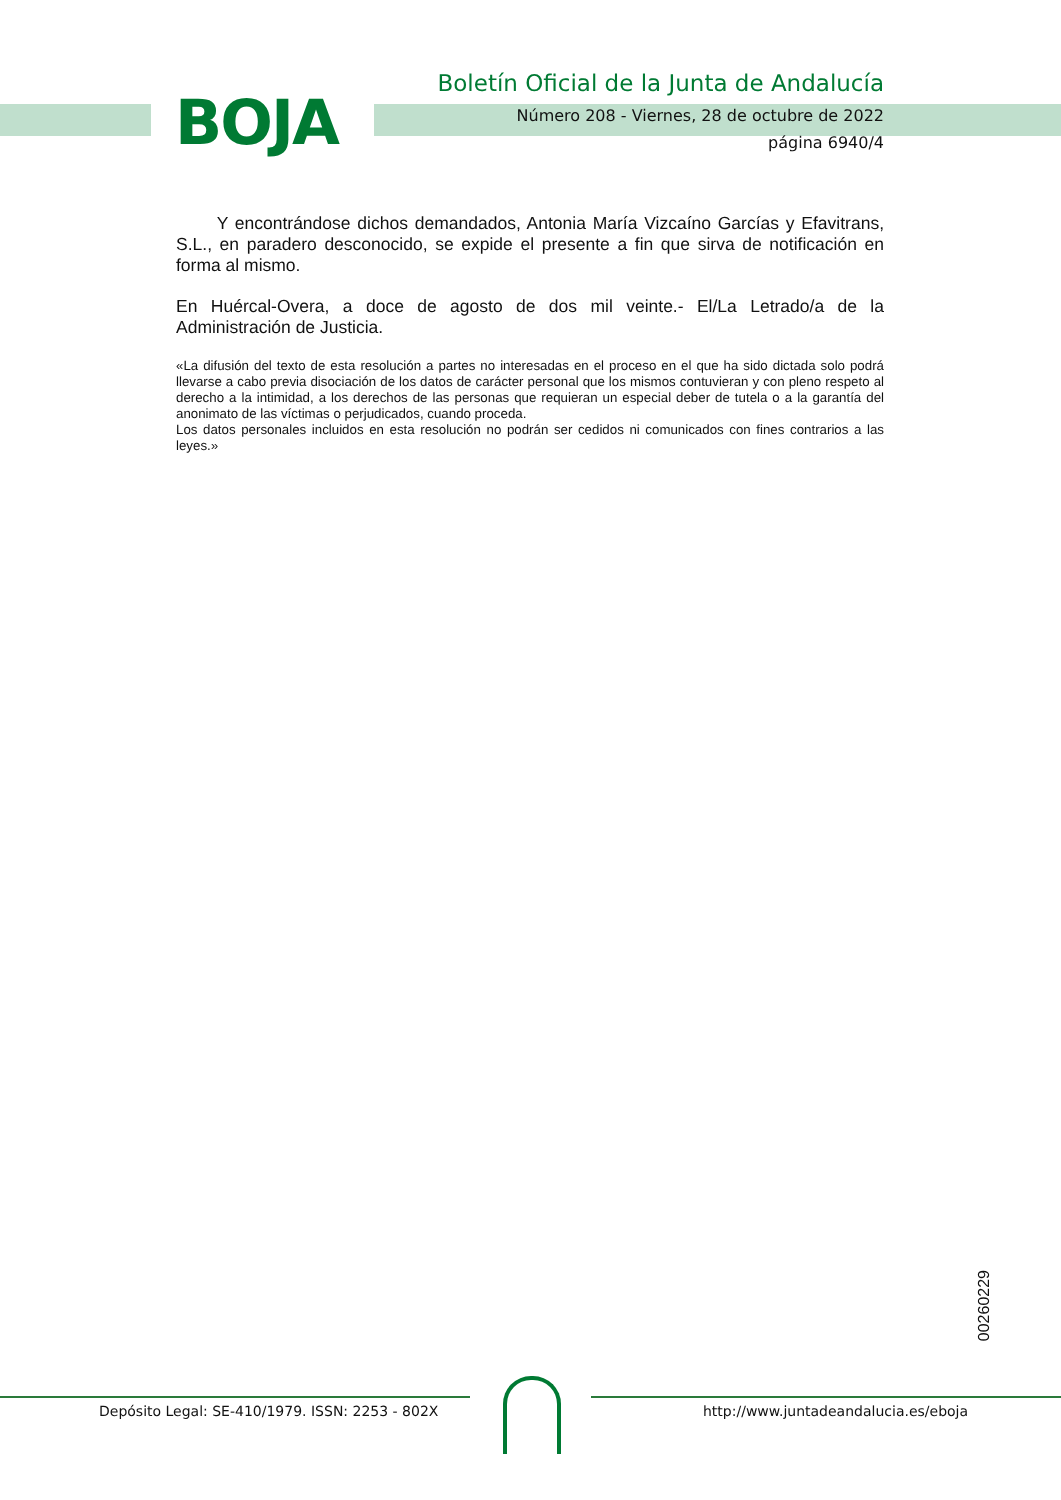BOJA
Boletín Oficial de la Junta de Andalucía
Número 208 - Viernes, 28 de octubre de 2022
página 6940/4
Y encontrándose dichos demandados, Antonia María Vizcaíno Garcías y Efavitrans, S.L., en paradero desconocido, se expide el presente a fin que sirva de notificación en forma al mismo.
En Huércal-Overa, a doce de agosto de dos mil veinte.- El/La Letrado/a de la Administración de Justicia.
«La difusión del texto de esta resolución a partes no interesadas en el proceso en el que ha sido dictada solo podrá llevarse a cabo previa disociación de los datos de carácter personal que los mismos contuvieran y con pleno respeto al derecho a la intimidad, a los derechos de las personas que requieran un especial deber de tutela o a la garantía del anonimato de las víctimas o perjudicados, cuando proceda.
Los datos personales incluidos en esta resolución no podrán ser cedidos ni comunicados con fines contrarios a las leyes.»
00260229
Depósito Legal: SE-410/1979. ISSN: 2253 - 802X
http://www.juntadeandalucia.es/eboja